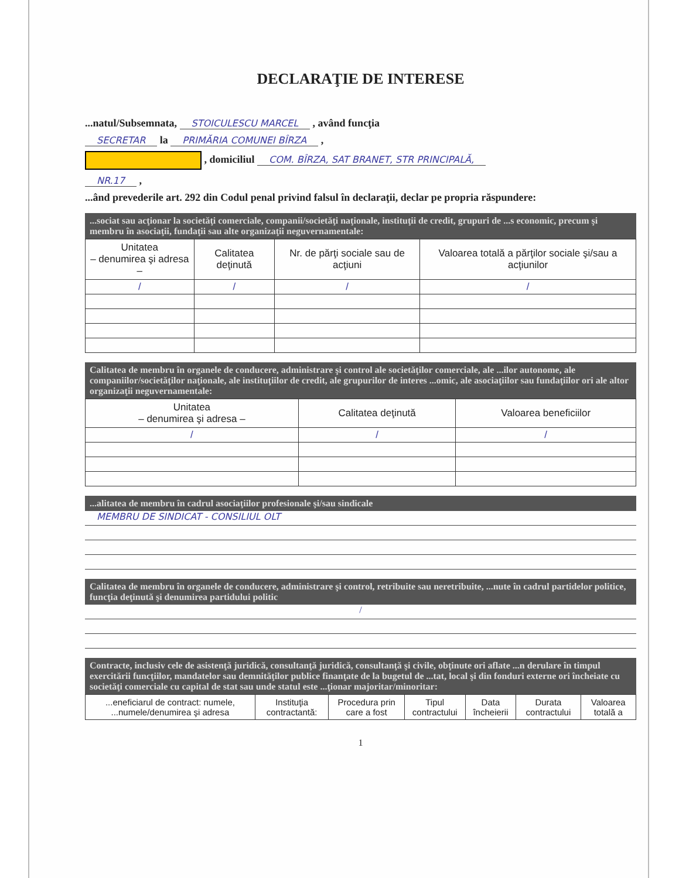DECLARAŢIE DE INTERESE
...natul/Subsemnata, STOICULESCU MARCEL , având funcţia
SECRETAR la PRIMĂRIA COMUNEI BÎRZA ,
, domiciliul COM. BÎRZA, SAT BRANET, STR PRINCIPALĂ,
NR.17 ,
...ând prevederile art. 292 din Codul penal privind falsul în declaraţii, declar pe propria răspundere:
...sociat sau acţionar la societăţi comerciale, companii/societăţi naţionale, instituţii de credit, grupuri de ...s economic, precum şi membru în asociaţii, fundaţii sau alte organizaţii neguvernamentale:
| Unitatea – denumirea şi adresa – | Calitatea deţinută | Nr. de părţi sociale sau de acţiuni | Valoarea totală a părţilor sociale şi/sau a acţiunilor |
| --- | --- | --- | --- |
| / | / | / | / |
Calitatea de membru în organele de conducere, administrare şi control ale societăţilor comerciale, ale ...ilor autonome, ale companiilor/societăţilor naţionale, ale instituţiilor de credit, ale grupurilor de interes ...omic, ale asociaţiilor sau fundaţiilor ori ale altor organizaţii neguvernamentale:
| Unitatea – denumirea şi adresa – | Calitatea deţinută | Valoarea beneficiilor |
| --- | --- | --- |
| / | / | / |
...alitatea de membru în cadrul asociaţiilor profesionale şi/sau sindicale
MEMBRU DE SINDICAT - CONSILIUL OLT
Calitatea de membru în organele de conducere, administrare şi control, retribuite sau neretribuite, ...nute în cadrul partidelor politice, funcţia deţinută şi denumirea partidului politic
/
Contracte, inclusiv cele de asistenţă juridică, consultanţă juridică, consultanţă şi civile, obţinute ori aflate ...n derulare în timpul exercitării funcţiilor, mandatelor sau demnităţilor publice finanţate de la bugetul de ...tat, local şi din fonduri externe ori încheiate cu societăţi comerciale cu capital de stat sau unde statul este ...ţionar majoritar/minoritar:
| ...eneficiarul de contract: numele, ...numele/denumirea şi adresa | Instituţia contractantă: | Procedura prin care a fost | Tipul contractului | Data încheierii | Durata contractului | Valoarea totală a |
| --- | --- | --- | --- | --- | --- | --- |
1